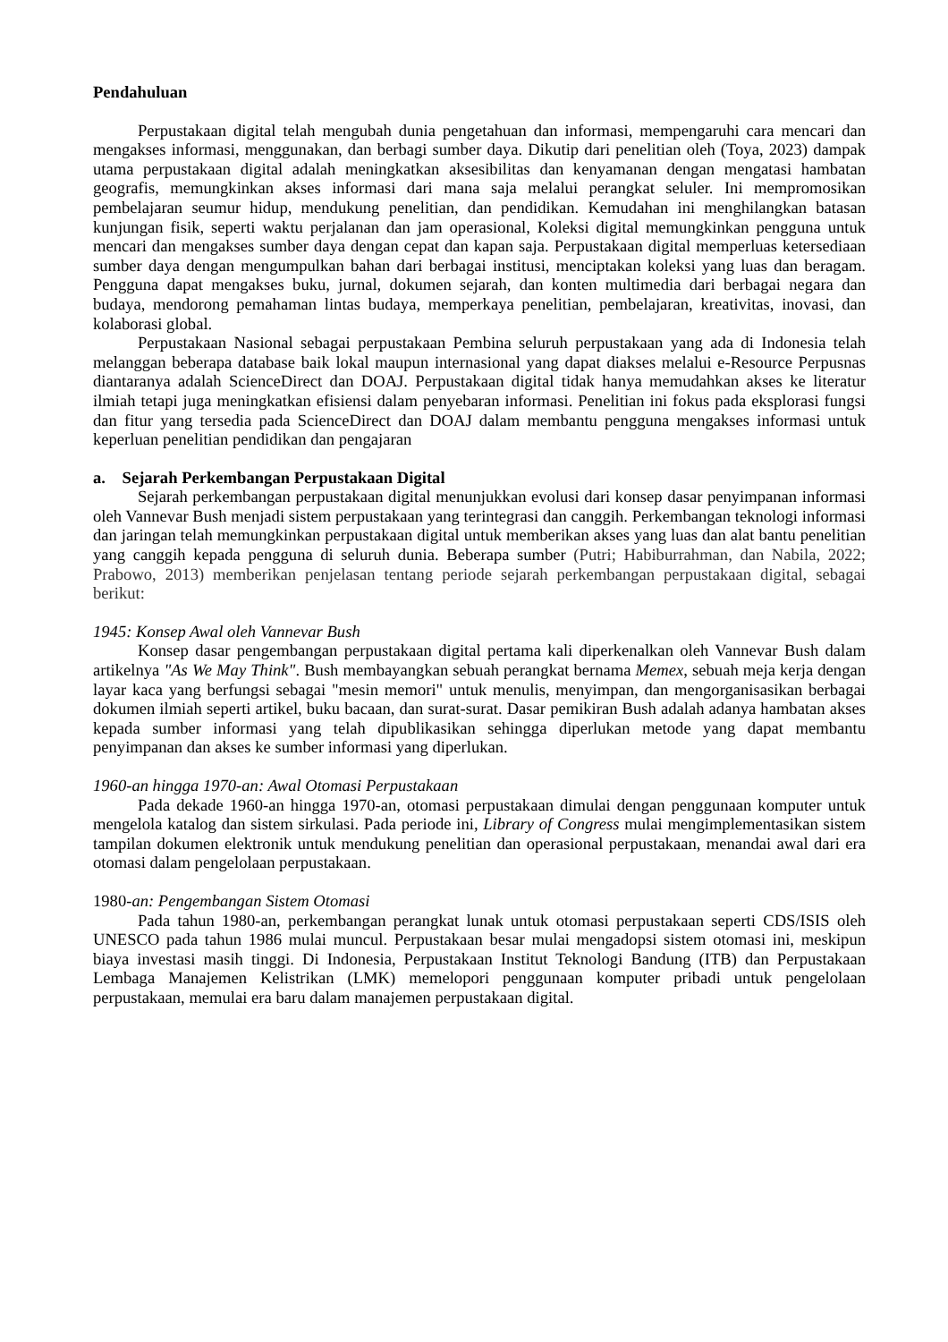Pendahuluan
Perpustakaan digital telah mengubah dunia pengetahuan dan informasi, mempengaruhi cara mencari dan mengakses informasi, menggunakan, dan berbagi sumber daya. Dikutip dari penelitian oleh (Toya, 2023) dampak utama perpustakaan digital adalah meningkatkan aksesibilitas dan kenyamanan dengan mengatasi hambatan geografis, memungkinkan akses informasi dari mana saja melalui perangkat seluler. Ini mempromosikan pembelajaran seumur hidup, mendukung penelitian, dan pendidikan. Kemudahan ini menghilangkan batasan kunjungan fisik, seperti waktu perjalanan dan jam operasional, Koleksi digital memungkinkan pengguna untuk mencari dan mengakses sumber daya dengan cepat dan kapan saja. Perpustakaan digital memperluas ketersediaan sumber daya dengan mengumpulkan bahan dari berbagai institusi, menciptakan koleksi yang luas dan beragam. Pengguna dapat mengakses buku, jurnal, dokumen sejarah, dan konten multimedia dari berbagai negara dan budaya, mendorong pemahaman lintas budaya, memperkaya penelitian, pembelajaran, kreativitas, inovasi, dan kolaborasi global.
Perpustakaan Nasional sebagai perpustakaan Pembina seluruh perpustakaan yang ada di Indonesia telah melanggan beberapa database baik lokal maupun internasional yang dapat diakses melalui e-Resource Perpusnas diantaranya adalah ScienceDirect dan DOAJ. Perpustakaan digital tidak hanya memudahkan akses ke literatur ilmiah tetapi juga meningkatkan efisiensi dalam penyebaran informasi. Penelitian ini fokus pada eksplorasi fungsi dan fitur yang tersedia pada ScienceDirect dan DOAJ dalam membantu pengguna mengakses informasi untuk keperluan penelitian pendidikan dan pengajaran
a. Sejarah Perkembangan Perpustakaan Digital
Sejarah perkembangan perpustakaan digital menunjukkan evolusi dari konsep dasar penyimpanan informasi oleh Vannevar Bush menjadi sistem perpustakaan yang terintegrasi dan canggih. Perkembangan teknologi informasi dan jaringan telah memungkinkan perpustakaan digital untuk memberikan akses yang luas dan alat bantu penelitian yang canggih kepada pengguna di seluruh dunia. Beberapa sumber (Putri; Habiburrahman, dan Nabila, 2022; Prabowo, 2013) memberikan penjelasan tentang periode sejarah perkembangan perpustakaan digital, sebagai berikut:
1945: Konsep Awal oleh Vannevar Bush
Konsep dasar pengembangan perpustakaan digital pertama kali diperkenalkan oleh Vannevar Bush dalam artikelnya "As We May Think". Bush membayangkan sebuah perangkat bernama Memex, sebuah meja kerja dengan layar kaca yang berfungsi sebagai "mesin memori" untuk menulis, menyimpan, dan mengorganisasikan berbagai dokumen ilmiah seperti artikel, buku bacaan, dan surat-surat. Dasar pemikiran Bush adalah adanya hambatan akses kepada sumber informasi yang telah dipublikasikan sehingga diperlukan metode yang dapat membantu penyimpanan dan akses ke sumber informasi yang diperlukan.
1960-an hingga 1970-an: Awal Otomasi Perpustakaan
Pada dekade 1960-an hingga 1970-an, otomasi perpustakaan dimulai dengan penggunaan komputer untuk mengelola katalog dan sistem sirkulasi. Pada periode ini, Library of Congress mulai mengimplementasikan sistem tampilan dokumen elektronik untuk mendukung penelitian dan operasional perpustakaan, menandai awal dari era otomasi dalam pengelolaan perpustakaan.
1980-an: Pengembangan Sistem Otomasi
Pada tahun 1980-an, perkembangan perangkat lunak untuk otomasi perpustakaan seperti CDS/ISIS oleh UNESCO pada tahun 1986 mulai muncul. Perpustakaan besar mulai mengadopsi sistem otomasi ini, meskipun biaya investasi masih tinggi. Di Indonesia, Perpustakaan Institut Teknologi Bandung (ITB) dan Perpustakaan Lembaga Manajemen Kelistrikan (LMK) memelopori penggunaan komputer pribadi untuk pengelolaan perpustakaan, memulai era baru dalam manajemen perpustakaan digital.